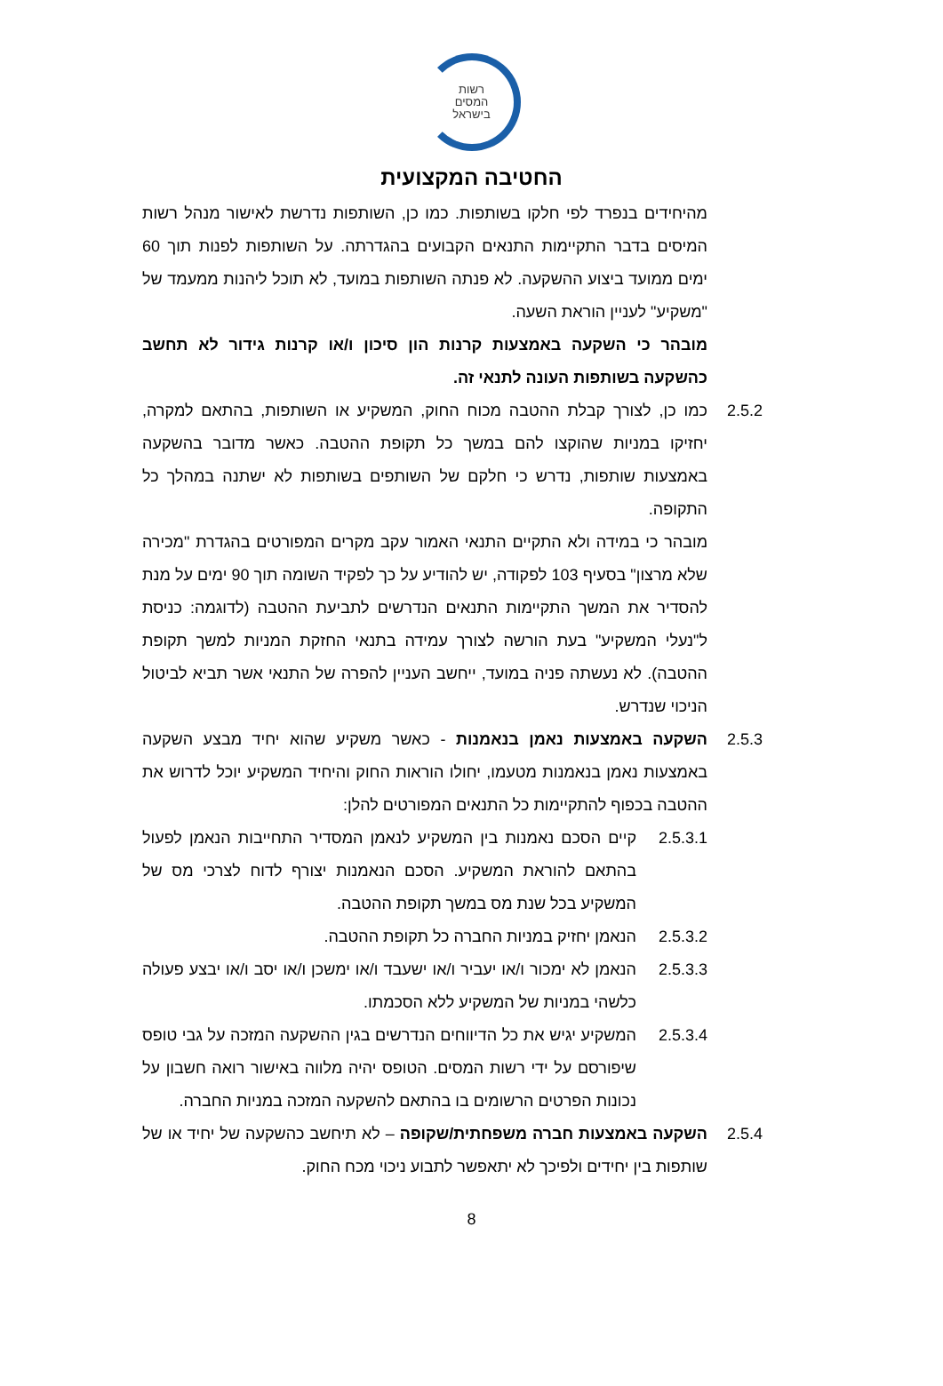רשות
המסים
בישראל
החטיבה המקצועית
מהיחידים בנפרד לפי חלקו בשותפות. כמו כן, השותפות נדרשת לאישור מנהל רשות המיסים בדבר התקיימות התנאים הקבועים בהגדרתה. על השותפות לפנות תוך 60 ימים ממועד ביצוע ההשקעה. לא פנתה השותפות במועד, לא תוכל ליהנות ממעמד של "משקיע" לעניין הוראת השעה.
מובהר כי השקעה באמצעות קרנות הון סיכון ו/או קרנות גידור לא תחשב כהשקעה בשותפות העונה לתנאי זה.
2.5.2 כמו כן, לצורך קבלת ההטבה מכוח החוק, המשקיע או השותפות, בהתאם למקרה, יחזיקו במניות שהוקצו להם במשך כל תקופת ההטבה. כאשר מדובר בהשקעה באמצעות שותפות, נדרש כי חלקם של השותפים בשותפות לא ישתנה במהלך כל התקופה.
מובהר כי במידה ולא התקיים התנאי האמור עקב מקרים המפורטים בהגדרת "מכירה שלא מרצון" בסעיף 103 לפקודה, יש להודיע על כך לפקיד השומה תוך 90 ימים על מנת להסדיר את המשך התקיימות התנאים הנדרשים לתביעת ההטבה (לדוגמה: כניסת ל"נעלי המשקיע" בעת הורשה לצורך עמידה בתנאי החזקת המניות למשך תקופת ההטבה). לא נעשתה פניה במועד, ייחשב העניין להפרה של התנאי אשר תביא לביטול הניכוי שנדרש.
2.5.3 השקעה באמצעות נאמן בנאמנות - כאשר משקיע שהוא יחיד מבצע השקעה באמצעות נאמן בנאמנות מטעמו, יחולו הוראות החוק והיחיד המשקיע יוכל לדרוש את ההטבה בכפוף להתקיימות כל התנאים המפורטים להלן:
2.5.3.1 קיים הסכם נאמנות בין המשקיע לנאמן המסדיר התחייבות הנאמן לפעול בהתאם להוראת המשקיע. הסכם הנאמנות יצורף לדוח לצרכי מס של המשקיע בכל שנת מס במשך תקופת ההטבה.
2.5.3.2 הנאמן יחזיק במניות החברה כל תקופת ההטבה.
2.5.3.3 הנאמן לא ימכור ו/או יעביר ו/או ישעבד ו/או ימשכן ו/או יסב ו/או יבצע פעולה כלשהי במניות של המשקיע ללא הסכמתו.
2.5.3.4 המשקיע יגיש את כל הדיווחים הנדרשים בגין ההשקעה המזכה על גבי טופס שיפורסם על ידי רשות המסים. הטופס יהיה מלווה באישור רואה חשבון על נכונות הפרטים הרשומים בו בהתאם להשקעה המזכה במניות החברה.
2.5.4 השקעה באמצעות חברה משפחתית/שקופה – לא תיחשב כהשקעה של יחיד או של שותפות בין יחידים ולפיכך לא יתאפשר לתבוע ניכוי מכח החוק.
8